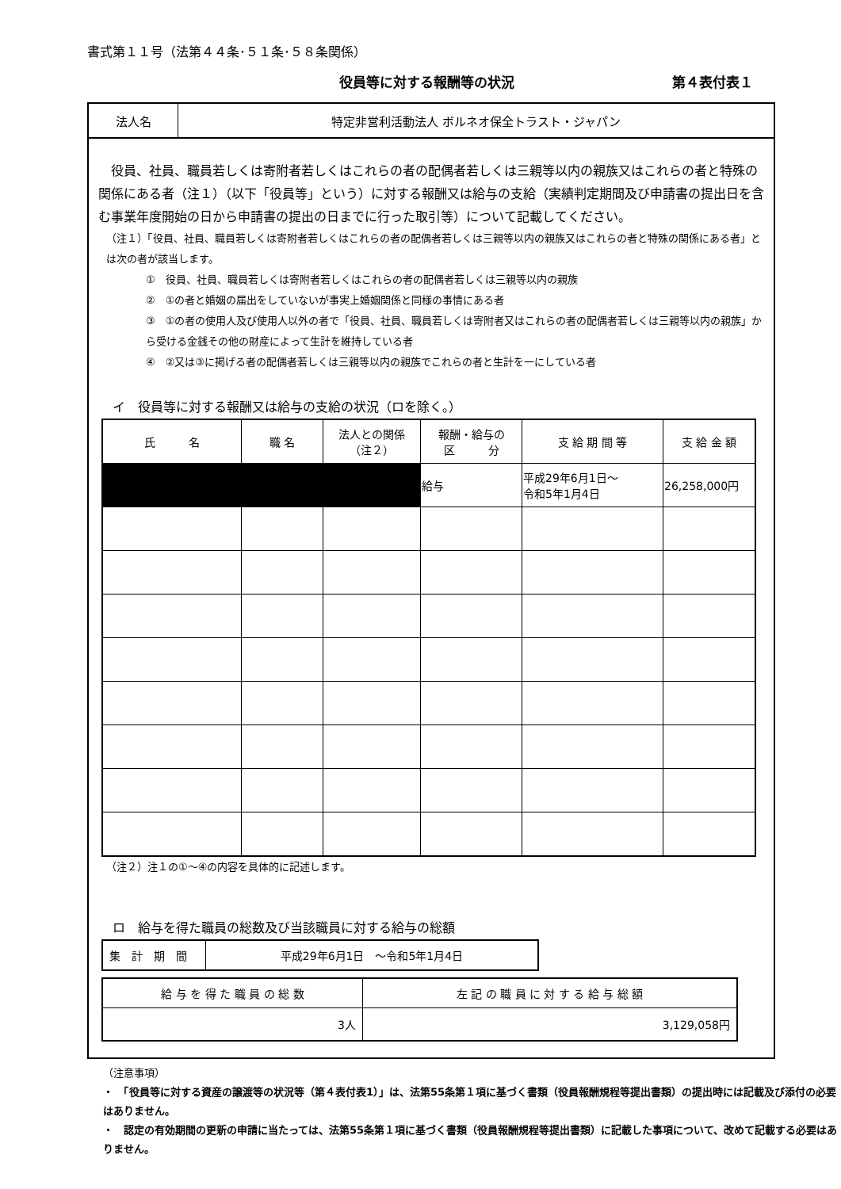書式第１１号（法第４４条･５１条･５８条関係）
役員等に対する報酬等の状況 第４表付表１
法人名
特定非営利活動法人 ボルネオ保全トラスト・ジャパン
　役員、社員、職員若しくは寄附者若しくはこれらの者の配偶者若しくは三親等以内の親族又はこれらの者と特殊の関係にある者（注１）（以下「役員等」という）に対する報酬又は給与の支給（実績判定期間及び申請書の提出日を含む事業年度開始の日から申請書の提出の日までに行った取引等）について記載してください。
（注１）「役員、社員、職員若しくは寄附者若しくはこれらの者の配偶者若しくは三親等以内の親族又はこれらの者と特殊の関係にある者」とは次の者が該当します。
①　役員、社員、職員若しくは寄附者若しくはこれらの者の配偶者若しくは三親等以内の親族
②　①の者と婚姻の届出をしていないが事実上婚姻関係と同様の事情にある者
③　①の者の使用人及び使用人以外の者で「役員、社員、職員若しくは寄附者又はこれらの者の配偶者若しくは三親等以内の親族」から受ける金銭その他の財産によって生計を維持している者
④　②又は③に掲げる者の配偶者若しくは三親等以内の親族でこれらの者と生計を一にしている者
イ　役員等に対する報酬又は給与の支給の状況（ロを除く。）
| 氏 名 | 職 名 | 法人との関係 （注２） | 報酬・給与の 区 分 | 支 給 期 間 等 | 支 給 金 額 |
| --- | --- | --- | --- | --- | --- |
| | | | 給与 | 平成29年6月1日～ 令和5年1月4日 | 26,258,000円 |
（注２）注１の①～④の内容を具体的に記述します。
ロ　給与を得た職員の総数及び当該職員に対する給与の総額
| 集 計 期 間 | 平成29年6月1日 ～令和5年1月4日 |
| 給 与 を 得 た 職 員 の 総 数 | 左 記 の 職 員 に 対 す る 給 与 総 額 |
| --- | --- |
| 3人 | 3,129,058円 |
（注意事項）
・　「役員等に対する資産の譲渡等の状況等（第４表付表1）」は、法第55条第１項に基づく書類（役員報酬規程等提出書類）の提出時には記載及び添付の必要はありません。
・　認定の有効期間の更新の申請に当たっては、法第55条第１項に基づく書類（役員報酬規程等提出書類）に記載した事項について、改めて記載する必要はありません。